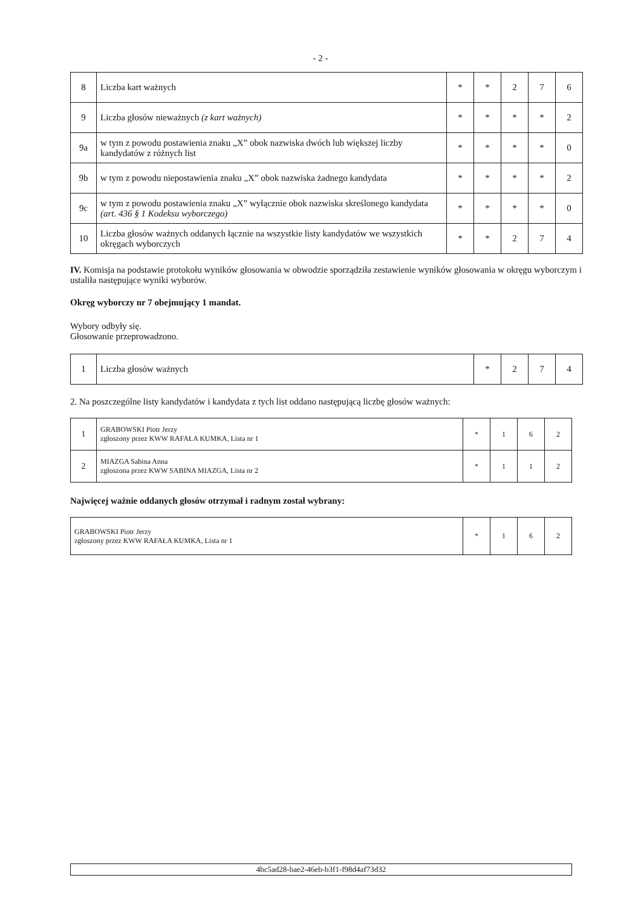- 2 -
| 8 | Liczba kart ważnych | * | * | 2 | 7 | 6 |
| 9 | Liczba głosów nieważnych (z kart ważnych) | * | * | * | * | 2 |
| 9a | w tym z powodu postawienia znaku „X” obok nazwiska dwóch lub większej liczby kandydatów z różnych list | * | * | * | * | 0 |
| 9b | w tym z powodu niepostawienia znaku „X” obok nazwiska żadnego kandydata | * | * | * | * | 2 |
| 9c | w tym z powodu postawienia znaku „X” wyłącznie obok nazwiska skreślonego kandydata (art. 436 § 1 Kodeksu wyborczego) | * | * | * | * | 0 |
| 10 | Liczba głosów ważnych oddanych łącznie na wszystkie listy kandydatów we wszystkich okręgach wyborczych | * | * | 2 | 7 | 4 |
IV. Komisja na podstawie protokołu wyników głosowania w obwodzie sporządziła zestawienie wyników głosowania w okręgu wyborczym i ustaliła następujące wyniki wyborów.
Okręg wyborczy nr 7 obejmujący 1 mandat.
Wybory odbyły się.
Głosowanie przeprowadzono.
| 1 | Liczba głosów ważnych | * | 2 | 7 | 4 |
2. Na poszczególne listy kandydatów i kandydata z tych list oddano następującą liczbę głosów ważnych:
| 1 | GRABOWSKI Piotr Jerzy zgłoszony przez KWW RAFAŁA KUMKA, Lista nr 1 | * | 1 | 6 | 2 |
| 2 | MIAZGA Sabina Anna zgłoszona przez KWW SABINA MIAZGA, Lista nr 2 | * | 1 | 1 | 2 |
Najwięcej ważnie oddanych głosów otrzymał i radnym został wybrany:
| GRABOWSKI Piotr Jerzy zgłoszony przez KWW RAFAŁA KUMKA, Lista nr 1 | * | 1 | 6 | 2 |
| 4bc5ad28-bae2-46eb-b3f1-f98d4af73d32 |